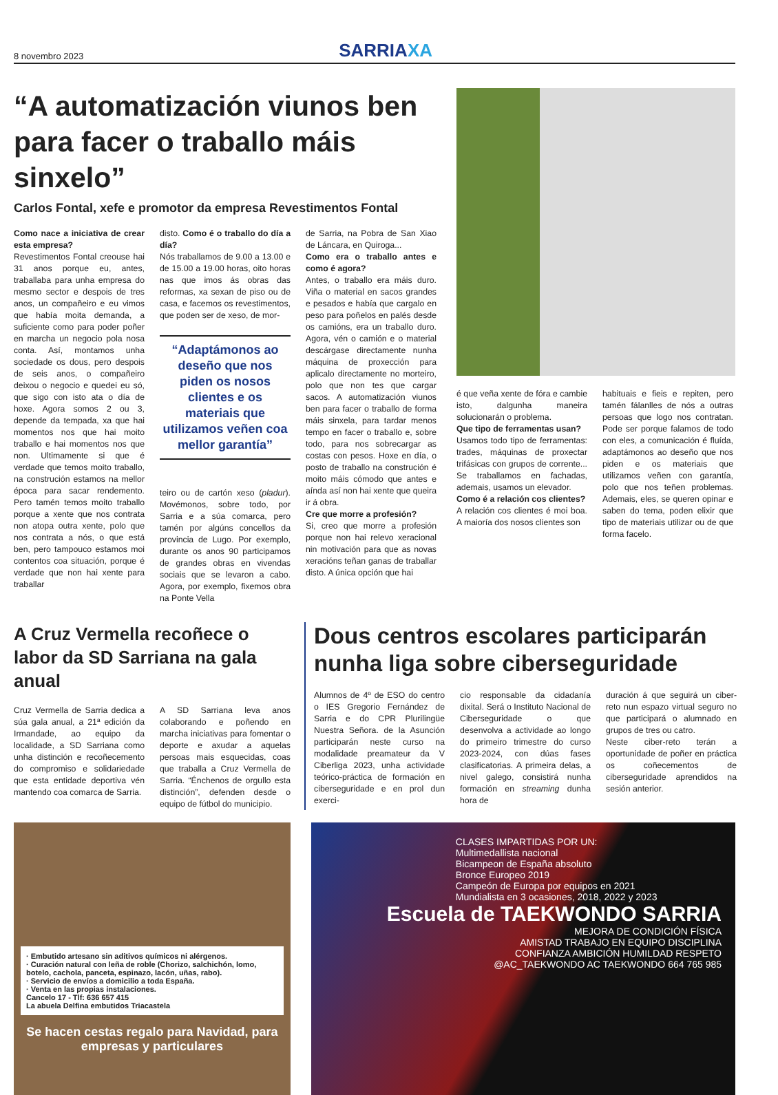8 novembro 2023
SARRIAXA
“A automatización viunos ben para facer o traballo máis sinxelo”
Carlos Fontal, xefe e promotor da empresa Revestimentos Fontal
Como nace a iniciativa de crear esta empresa?
Revestimentos Fontal creouse hai 31 anos porque eu, antes, traballaba para unha empresa do mesmo sector e despois de tres anos, un compañeiro e eu vimos que había moita demanda, a suficiente como para poder poñer en marcha un negocio pola nosa conta. Así, montamos unha sociedade os dous, pero despois de seis anos, o compañeiro deixou o negocio e quedei eu só, que sigo con isto ata o día de hoxe. Agora somos 2 ou 3, depende da tempada, xa que hai momentos nos que hai moito traballo e hai momentos nos que non. Ultimamente si que é verdade que temos moito traballo, na construción estamos na mellor época para sacar rendemento. Pero tamén temos moito traballo porque a xente que nos contrata non atopa outra xente, polo que nos contrata a nós, o que está ben, pero tampouco estamos moi contentos coa situación, porque é verdade que non hai xente para traballar
disto. Como é o traballo do día a día?
Nós traballamos de 9.00 a 13.00 e de 15.00 a 19.00 horas, oito horas nas que imos ás obras das reformas, xa sexan de piso ou de casa, e facemos os revestimentos, que poden ser de xeso, de mor-
“Adaptámonos ao deseño que nos piden os nosos clientes e os materiais que utilizamos veñen coa mellor garantía”
teiro ou de cartón xeso (pladur). Movémonos, sobre todo, por Sarria e a súa comarca, pero tamén por algúns concellos da provincia de Lugo. Por exemplo, durante os anos 90 participamos de grandes obras en vivendas sociais que se levaron a cabo. Agora, por exemplo, fixemos obra na Ponte Vella
de Sarria, na Pobra de San Xiao de Láncara, en Quiroga...
Como era o traballo antes e como é agora?
Antes, o traballo era máis duro. Viña o material en sacos grandes e pesados e había que cargalo en peso para poñelos en palés desde os camións, era un traballo duro. Agora, vén o camión e o material descárgase directamente nunha máquina de proxección para aplicalo directamente no morteiro, polo que non tes que cargar sacos. A automatización viunos ben para facer o traballo de forma máis sinxela, para tardar menos tempo en facer o traballo e, sobre todo, para nos sobrecargar as costas con pesos. Hoxe en día, o posto de traballo na construción é moito máis cómodo que antes e aínda así non hai xente que queira ir á obra.
Cre que morre a profesión?
Si, creo que morre a profesión porque non hai relevo xeracional nin motivación para que as novas xeracións teñan ganas de traballar disto. A única opción que hai
é que veña xente de fóra e cambie isto, dalgunha maneira solucionarán o problema.
Que tipo de ferramentas usan?
Usamos todo tipo de ferramentas: trades, máquinas de proxectar trifásicas con grupos de corrente... Se traballamos en fachadas, ademais, usamos un elevador.
Como é a relación cos clientes?
A relación cos clientes é moi boa. A maioría dos nosos clientes son
habituais e fieis e repiten, pero tamén fálanlles de nós a outras persoas que logo nos contratan. Pode ser porque falamos de todo con eles, a comunicación é fluída, adaptámonos ao deseño que nos piden e os materiais que utilizamos veñen con garantía, polo que nos teñen problemas. Ademais, eles, se queren opinar e saben do tema, poden elixir que tipo de materiais utilizar ou de que forma facelo.
A Cruz Vermella recoñece o labor da SD Sarriana na gala anual
Cruz Vermella de Sarria dedica a súa gala anual, a 21ª edición da Irmandade, ao equipo da localidade, a SD Sarriana como unha distinción e recoñecemento do compromiso e solidariedade que esta entidade deportiva vén mantendo coa comarca de Sarria.
A SD Sarriana leva anos colaborando e poñendo en marcha iniciativas para fomentar o deporte e axudar a aquelas persoas mais esquecidas, coas que traballa a Cruz Vermella de Sarria. “Énchenos de orgullo esta distinción”, defenden desde o equipo de fútbol do municipio.
Dous centros escolares participarán nunha liga sobre ciberseguridade
Alumnos de 4º de ESO do centro o IES Gregorio Fernández de Sarria e do CPR Plurilingüe Nuestra Señora. de la Asunción participarán neste curso na modalidade preamateur da V Ciberliga 2023, unha actividade teórico-práctica de formación en ciberseguridade e en prol dun exerci-
cio responsable da cidadanía dixital. Será o Instituto Nacional de Ciberseguridade o que desenvolva a actividade ao longo do primeiro trimestre do curso 2023-2024, con dúas fases clasificatorias. A primeira delas, a nivel galego, consistirá nunha formación en streaming dunha hora de
duración á que seguirá un ciber-reto nun espazo virtual seguro no que participará o alumnado en grupos de tres ou catro.
Neste ciber-reto terán a oportunidade de poñer en práctica os coñecementos de ciberseguridade aprendidos na sesión anterior.
· Embutido artesano sin aditivos químicos ni alérgenos.
· Curación natural con leña de roble (Chorizo, salchichón, lomo, botelo, cachola, panceta, espinazo, lacón, uñas, rabo).
· Servicio de envíos a domicilio a toda España.
· Venta en las propias instalaciones.
Cancelo 17 - Tlf: 636 657 415
La abuela Delfina embutidos Triacastela
Se hacen cestas regalo para Navidad, para empresas y particulares
CLASES IMPARTIDAS POR UN:
Multimedallista nacional
Bicampeon de España absoluto
Bronce Europeo 2019
Campeón de Europa por equipos en 2021
Mundialista en 3 ocasiones, 2018, 2022 y 2023
Escuela de TAEKWONDO SARRIA
MEJORA DE CONDICIÓN FÍSICA
AMISTAD TRABAJO EN EQUIPO DISCIPLINA
CONFIANZA AMBICIÓN HUMILDAD RESPETO
@AC_TAEKWONDO AC TAEKWONDO 664 765 985